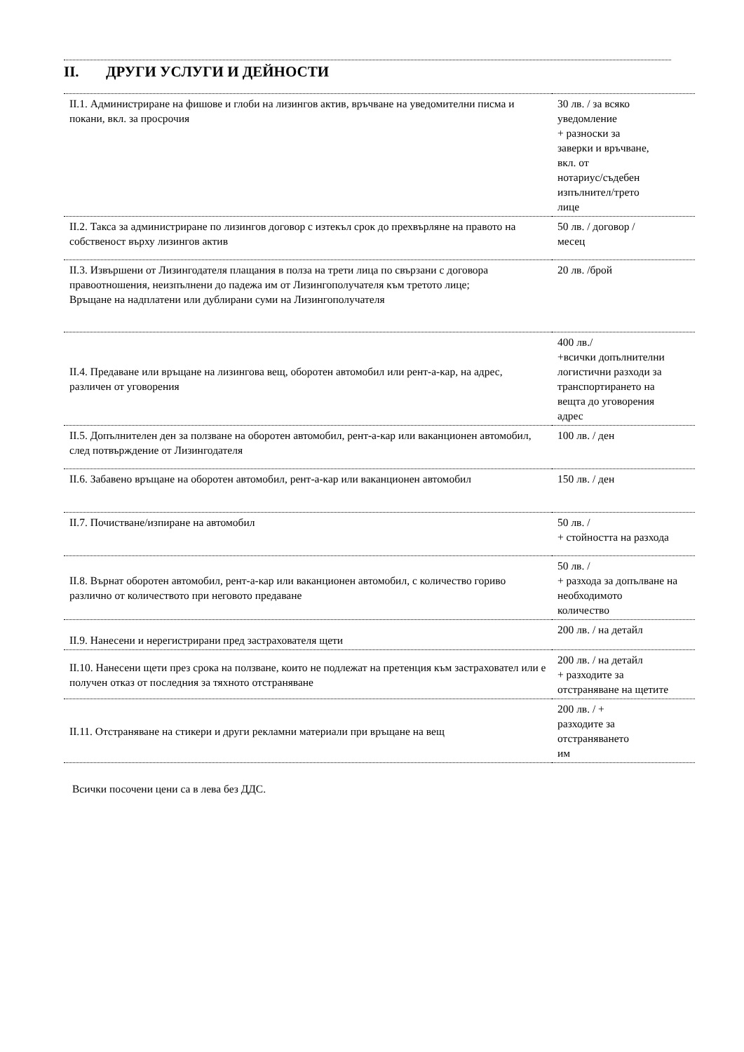II. ДРУГИ УСЛУГИ И ДЕЙНОСТИ
| II.1. Администриране на фишове и глоби на лизингов актив, връчване на уведомителни писма и покани, вкл. за просрочия | 30 лв. / за всяко уведомление + разноски за заверки и връчване, вкл. от нотариус/съдебен изпълнител/трето лице |
| II.2. Такса за администриране по лизингов договор с изтекъл срок до прехвърляне на правото на собственост върху лизингов актив | 50 лв. / договор / месец |
| II.3. Извършени от Лизингодателя плащания в полза на трети лица по свързани с договора правоотношения, неизпълнени до падежа им от Лизингополучателя към третото лице; Връщане на надплатени или дублирани суми на Лизингополучателя | 20 лв. /брой |
| II.4. Предаване или връщане на лизингова вещ, оборотен автомобил или рент-а-кар, на адрес, различен от уговорения | 400 лв./ +всички допълнителни логистични разходи за транспортирането на вещта до уговорения адрес |
| II.5. Допълнителен ден за ползване на оборотен автомобил, рент-а-кар или ваканционен автомобил, след потвърждение от Лизингодателя | 100 лв. / ден |
| II.6. Забавено връщане на оборотен автомобил, рент-а-кар или ваканционен автомобил | 150 лв. / ден |
| II.7. Почистване/изпиране на автомобил | 50 лв. / + стойността на разхода |
| II.8. Върнат оборотен автомобил, рент-а-кар или ваканционен автомобил, с количество гориво различно от количеството при неговото предаване | 50 лв. / + разхода за допълване на необходимото количество |
| II.9. Нанесени и нерегистрирани пред застрахователя щети | 200 лв. / на детайл |
| II.10. Нанесени щети през срока на ползване, които не подлежат на претенция към застраховател или е получен отказ от последния за тяхното отстраняване | 200 лв. / на детайл + разходите за отстраняване на щетите |
| II.11. Отстраняване на стикери и други рекламни материали при връщане на вещ | 200 лв. / + разходите за отстраняването им |
Всички посочени цени са в лева без ДДС.